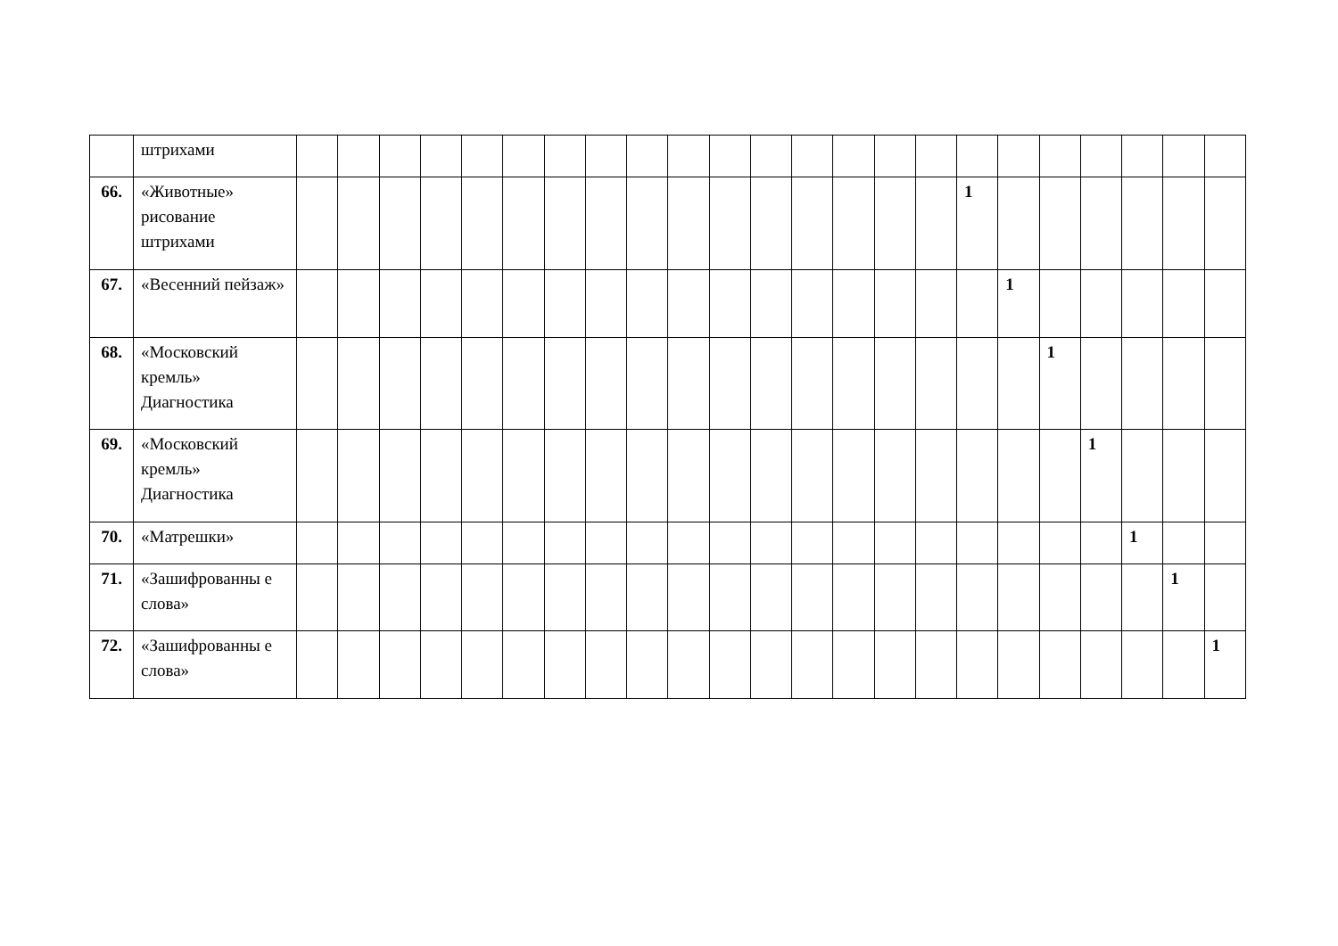| | штрихами | | | | | | | | | | | | | | | | | | | | | | | |
| 66. | «Животные» рисование штрихами | | | | | | | | | | | | | | | | | 1 | | | | | | |
| 67. | «Весенний пейзаж» | | | | | | | | | | | | | | | | | | 1 | | | | | |
| 68. | «Московский кремль» Диагностика | | | | | | | | | | | | | | | | | | | 1 | | | | |
| 69. | «Московский кремль» Диагностика | | | | | | | | | | | | | | | | | | | | 1 | | | |
| 70. | «Матрешки» | | | | | | | | | | | | | | | | | | | | | 1 | | |
| 71. | «Зашифрованны е слова» | | | | | | | | | | | | | | | | | | | | | | 1 | |
| 72. | «Зашифрованны е слова» | | | | | | | | | | | | | | | | | | | | | | | 1 |